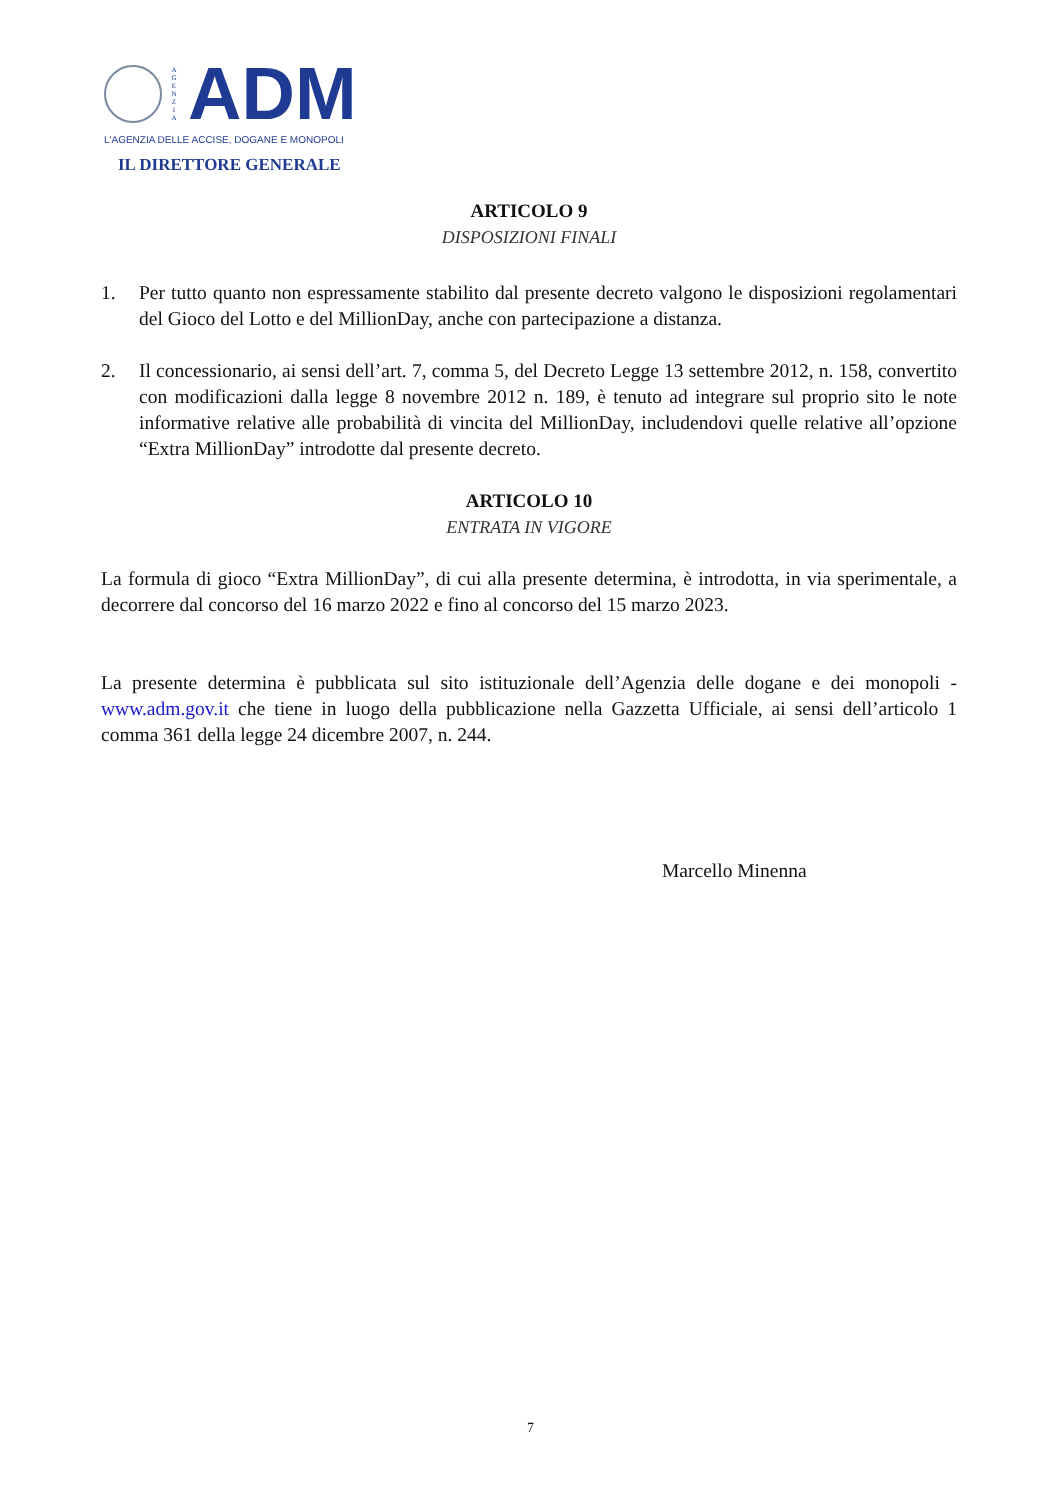A G E N Z I A
ADM
L'AGENZIA DELLE ACCISE, DOGANE E MONOPOLI
IL DIRETTORE GENERALE
ARTICOLO 9
DISPOSIZIONI FINALI
1. Per tutto quanto non espressamente stabilito dal presente decreto valgono le disposizioni regolamentari del Gioco del Lotto e del MillionDay, anche con partecipazione a distanza.
2. Il concessionario, ai sensi dell’art. 7, comma 5, del Decreto Legge 13 settembre 2012, n. 158, convertito con modificazioni dalla legge 8 novembre 2012 n. 189, è tenuto ad integrare sul proprio sito le note informative relative alle probabilità di vincita del MillionDay, includendovi quelle relative all’opzione “Extra MillionDay” introdotte dal presente decreto.
ARTICOLO 10
ENTRATA IN VIGORE
La formula di gioco “Extra MillionDay”, di cui alla presente determina, è introdotta, in via sperimentale, a decorrere dal concorso del 16 marzo 2022 e fino al concorso del 15 marzo 2023.
La presente determina è pubblicata sul sito istituzionale dell’Agenzia delle dogane e dei monopoli - www.adm.gov.it che tiene in luogo della pubblicazione nella Gazzetta Ufficiale, ai sensi dell’articolo 1 comma 361 della legge 24 dicembre 2007, n. 244.
Marcello Minenna
7